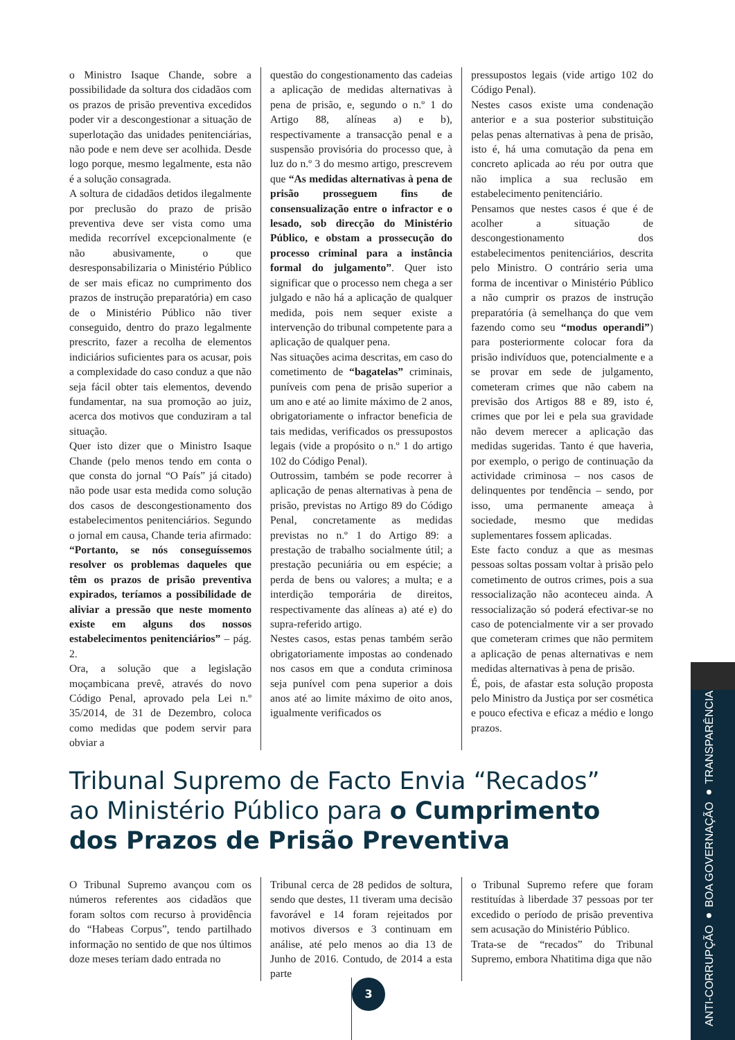o Ministro Isaque Chande, sobre a possibilidade da soltura dos cidadãos com os prazos de prisão preventiva excedidos poder vir a descongestionar a situação de superlotação das unidades penitenciárias, não pode e nem deve ser acolhida. Desde logo porque, mesmo legalmente, esta não é a solução consagrada.
A soltura de cidadãos detidos ilegalmente por preclusão do prazo de prisão preventiva deve ser vista como uma medida recorrível excepcionalmente (e não abusivamente, o que desresponsabilizaria o Ministério Público de ser mais eficaz no cumprimento dos prazos de instrução preparatória) em caso de o Ministério Público não tiver conseguido, dentro do prazo legalmente prescrito, fazer a recolha de elementos indiciários suficientes para os acusar, pois a complexidade do caso conduz a que não seja fácil obter tais elementos, devendo fundamentar, na sua promoção ao juiz, acerca dos motivos que conduziram a tal situação.
Quer isto dizer que o Ministro Isaque Chande (pelo menos tendo em conta o que consta do jornal “O País” já citado) não pode usar esta medida como solução dos casos de descongestionamento dos estabelecimentos penitenciários. Segundo o jornal em causa, Chande teria afirmado: “Portanto, se nós conseguíssemos resolver os problemas daqueles que têm os prazos de prisão preventiva expirados, teríamos a possibilidade de aliviar a pressão que neste momento existe em alguns dos nossos estabelecimentos penitenciários” – pág. 2.
Ora, a solução que a legislação moçambicana prevê, através do novo Código Penal, aprovado pela Lei n.º 35/2014, de 31 de Dezembro, coloca como medidas que podem servir para obviar a
questão do congestionamento das cadeias a aplicação de medidas alternativas à pena de prisão, e, segundo o n.º 1 do Artigo 88, alíneas a) e b), respectivamente a transacção penal e a suspensão provisória do processo que, à luz do n.º 3 do mesmo artigo, prescrevem que “As medidas alternativas à pena de prisão prosseguem fins de consensualização entre o infractor e o lesado, sob direcção do Ministério Público, e obstam a prossecução do processo criminal para a instância formal do julgamento”. Quer isto significar que o processo nem chega a ser julgado e não há a aplicação de qualquer medida, pois nem sequer existe a intervenção do tribunal competente para a aplicação de qualquer pena.
Nas situações acima descritas, em caso do cometimento de “bagatelas” criminais, puníveis com pena de prisão superior a um ano e até ao limite máximo de 2 anos, obrigatoriamente o infractor beneficia de tais medidas, verificados os pressupostos legais (vide a propósito o n.º 1 do artigo 102 do Código Penal).
Outrossim, também se pode recorrer à aplicação de penas alternativas à pena de prisão, previstas no Artigo 89 do Código Penal, concretamente as medidas previstas no n.º 1 do Artigo 89: a prestação de trabalho socialmente útil; a prestação pecuniária ou em espécie; a perda de bens ou valores; a multa; e a interdição temporária de direitos, respectivamente das alíneas a) até e) do supra-referido artigo.
Nestes casos, estas penas também serão obrigatoriamente impostas ao condenado nos casos em que a conduta criminosa seja punível com pena superior a dois anos até ao limite máximo de oito anos, igualmente verificados os
pressupostos legais (vide artigo 102 do Código Penal).
Nestes casos existe uma condenação anterior e a sua posterior substituição pelas penas alternativas à pena de prisão, isto é, há uma comutação da pena em concreto aplicada ao réu por outra que não implica a sua reclusão em estabelecimento penitenciário.
Pensamos que nestes casos é que é de acolher a situação de descongestionamento dos estabelecimentos penitenciários, descrita pelo Ministro. O contrário seria uma forma de incentivar o Ministério Público a não cumprir os prazos de instrução preparatória (à semelhança do que vem fazendo como seu “modus operandi”) para posteriormente colocar fora da prisão indivíduos que, potencialmente e a se provar em sede de julgamento, cometeram crimes que não cabem na previsão dos Artigos 88 e 89, isto é, crimes que por lei e pela sua gravidade não devem merecer a aplicação das medidas sugeridas. Tanto é que haveria, por exemplo, o perigo de continuação da actividade criminosa – nos casos de delinquentes por tendência – sendo, por isso, uma permanente ameaça à sociedade, mesmo que medidas suplementares fossem aplicadas.
Este facto conduz a que as mesmas pessoas soltas possam voltar à prisão pelo cometimento de outros crimes, pois a sua ressocialização não aconteceu ainda. A ressocialização só poderá efectivar-se no caso de potencialmente vir a ser provado que cometeram crimes que não permitem a aplicação de penas alternativas e nem medidas alternativas à pena de prisão.
É, pois, de afastar esta solução proposta pelo Ministro da Justiça por ser cosmética e pouco efectiva e eficaz a médio e longo prazos.
Tribunal Supremo de Facto Envia “Recados”
ao Ministério Público para o Cumprimento
dos Prazos de Prisão Preventiva
O Tribunal Supremo avançou com os números referentes aos cidadãos que foram soltos com recurso à providência do “Habeas Corpus”, tendo partilhado informação no sentido de que nos últimos doze meses teriam dado entrada no
Tribunal cerca de 28 pedidos de soltura, sendo que destes, 11 tiveram uma decisão favorável e 14 foram rejeitados por motivos diversos e 3 continuam em análise, até pelo menos ao dia 13 de Junho de 2016. Contudo, de 2014 a esta parte
o Tribunal Supremo refere que foram restituídas à liberdade 37 pessoas por ter excedido o período de prisão preventiva sem acusação do Ministério Público.
Trata-se de “recados” do Tribunal Supremo, embora Nhatitima diga que não
3
ANTI-CORRUPÇÃO ● BOA GOVERNAÇÃO ● TRANSPARÊNCIA